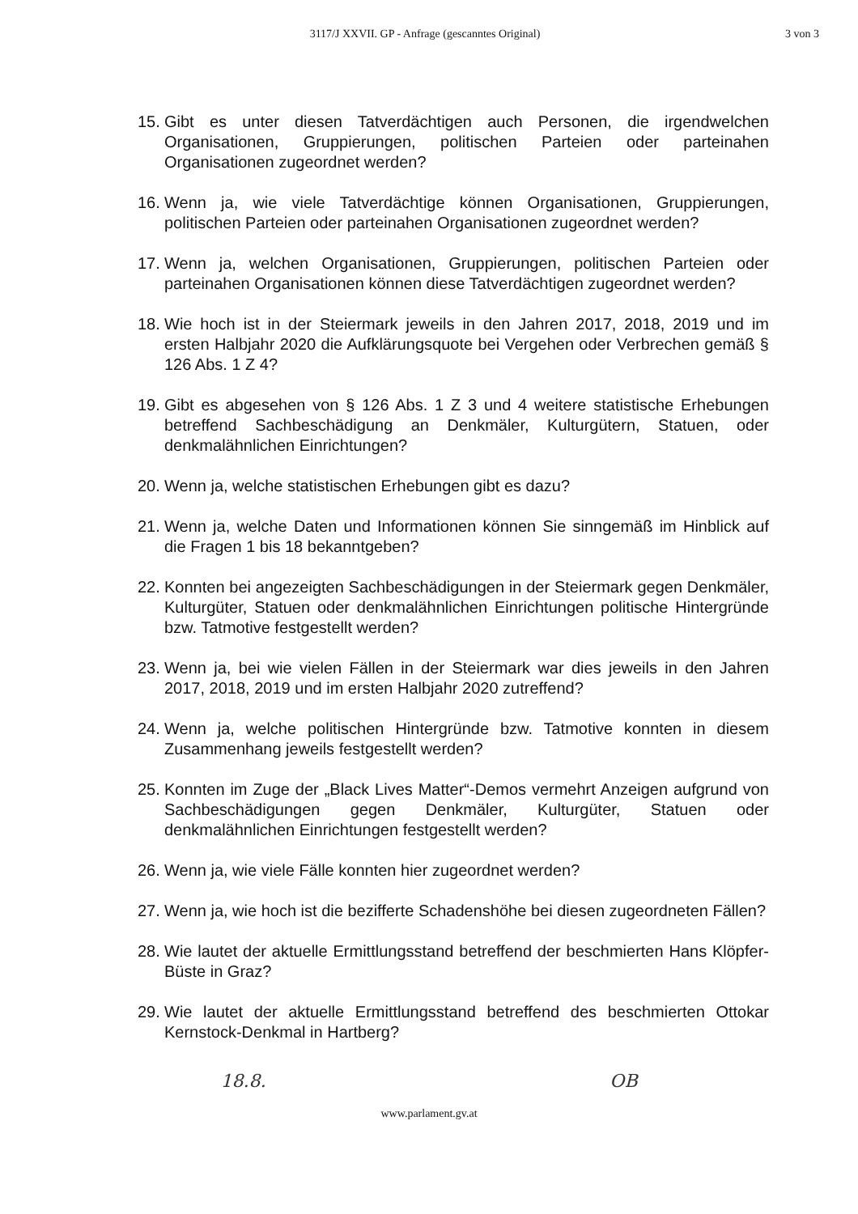3117/J XXVII. GP - Anfrage (gescanntes Original)
3 von 3
15. Gibt es unter diesen Tatverdächtigen auch Personen, die irgendwelchen Organisationen, Gruppierungen, politischen Parteien oder parteinahen Organisationen zugeordnet werden?
16. Wenn ja, wie viele Tatverdächtige können Organisationen, Gruppierungen, politischen Parteien oder parteinahen Organisationen zugeordnet werden?
17. Wenn ja, welchen Organisationen, Gruppierungen, politischen Parteien oder parteinahen Organisationen können diese Tatverdächtigen zugeordnet werden?
18. Wie hoch ist in der Steiermark jeweils in den Jahren 2017, 2018, 2019 und im ersten Halbjahr 2020 die Aufklärungsquote bei Vergehen oder Verbrechen gemäß § 126 Abs. 1 Z 4?
19. Gibt es abgesehen von § 126 Abs. 1 Z 3 und 4 weitere statistische Erhebungen betreffend Sachbeschädigung an Denkmäler, Kulturgütern, Statuen, oder denkmalähnlichen Einrichtungen?
20. Wenn ja, welche statistischen Erhebungen gibt es dazu?
21. Wenn ja, welche Daten und Informationen können Sie sinngemäß im Hinblick auf die Fragen 1 bis 18 bekanntgeben?
22. Konnten bei angezeigten Sachbeschädigungen in der Steiermark gegen Denkmäler, Kulturgüter, Statuen oder denkmalähnlichen Einrichtungen politische Hintergründe bzw. Tatmotive festgestellt werden?
23. Wenn ja, bei wie vielen Fällen in der Steiermark war dies jeweils in den Jahren 2017, 2018, 2019 und im ersten Halbjahr 2020 zutreffend?
24. Wenn ja, welche politischen Hintergründe bzw. Tatmotive konnten in diesem Zusammenhang jeweils festgestellt werden?
25. Konnten im Zuge der „Black Lives Matter“-Demos vermehrt Anzeigen aufgrund von Sachbeschädigungen gegen Denkmäler, Kulturgüter, Statuen oder denkmalähnlichen Einrichtungen festgestellt werden?
26. Wenn ja, wie viele Fälle konnten hier zugeordnet werden?
27. Wenn ja, wie hoch ist die bezifferte Schadenshöhe bei diesen zugeordneten Fällen?
28. Wie lautet der aktuelle Ermittlungsstand betreffend der beschmierten Hans Klöpfer-Büste in Graz?
29. Wie lautet der aktuelle Ermittlungsstand betreffend des beschmierten Ottokar Kernstock-Denkmal in Hartberg?
18.8. OB
www.parlament.gv.at